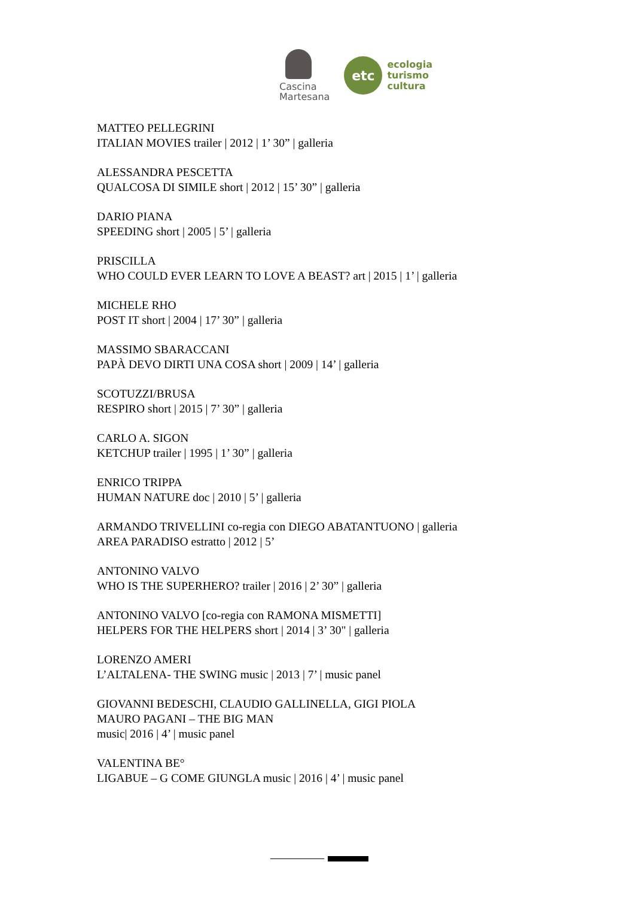Cascina
Martesana
etc
ecologia
turismo
cultura
MATTEO PELLEGRINI
ITALIAN MOVIES trailer | 2012 | 1’ 30” | galleria
ALESSANDRA PESCETTA
QUALCOSA DI SIMILE short | 2012 | 15’ 30” | galleria
DARIO PIANA
SPEEDING short | 2005 | 5’ | galleria
PRISCILLA
WHO COULD EVER LEARN TO LOVE A BEAST? art | 2015 | 1’ | galleria
MICHELE RHO
POST IT short | 2004 | 17’ 30” | galleria
MASSIMO SBARACCANI
PAPÀ DEVO DIRTI UNA COSA short | 2009 | 14’ | galleria
SCOTUZZI/BRUSA
RESPIRO short | 2015 | 7’ 30” | galleria
CARLO A. SIGON
KETCHUP trailer | 1995 | 1’ 30” | galleria
ENRICO TRIPPA
HUMAN NATURE doc | 2010 | 5’ | galleria
ARMANDO TRIVELLINI co-regia con DIEGO ABATANTUONO | galleria
AREA PARADISO estratto | 2012 | 5’
ANTONINO VALVO
WHO IS THE SUPERHERO? trailer | 2016 | 2’ 30” | galleria
ANTONINO VALVO [co-regia con RAMONA MISMETTI]
HELPERS FOR THE HELPERS short | 2014 | 3’ 30" | galleria
LORENZO AMERI
L’ALTALENA- THE SWING music | 2013 | 7’ | music panel
GIOVANNI BEDESCHI, CLAUDIO GALLINELLA, GIGI PIOLA
MAURO PAGANI – THE BIG MAN
music| 2016 | 4’ | music panel
VALENTINA BE°
LIGABUE – G COME GIUNGLA music | 2016 | 4’ | music panel